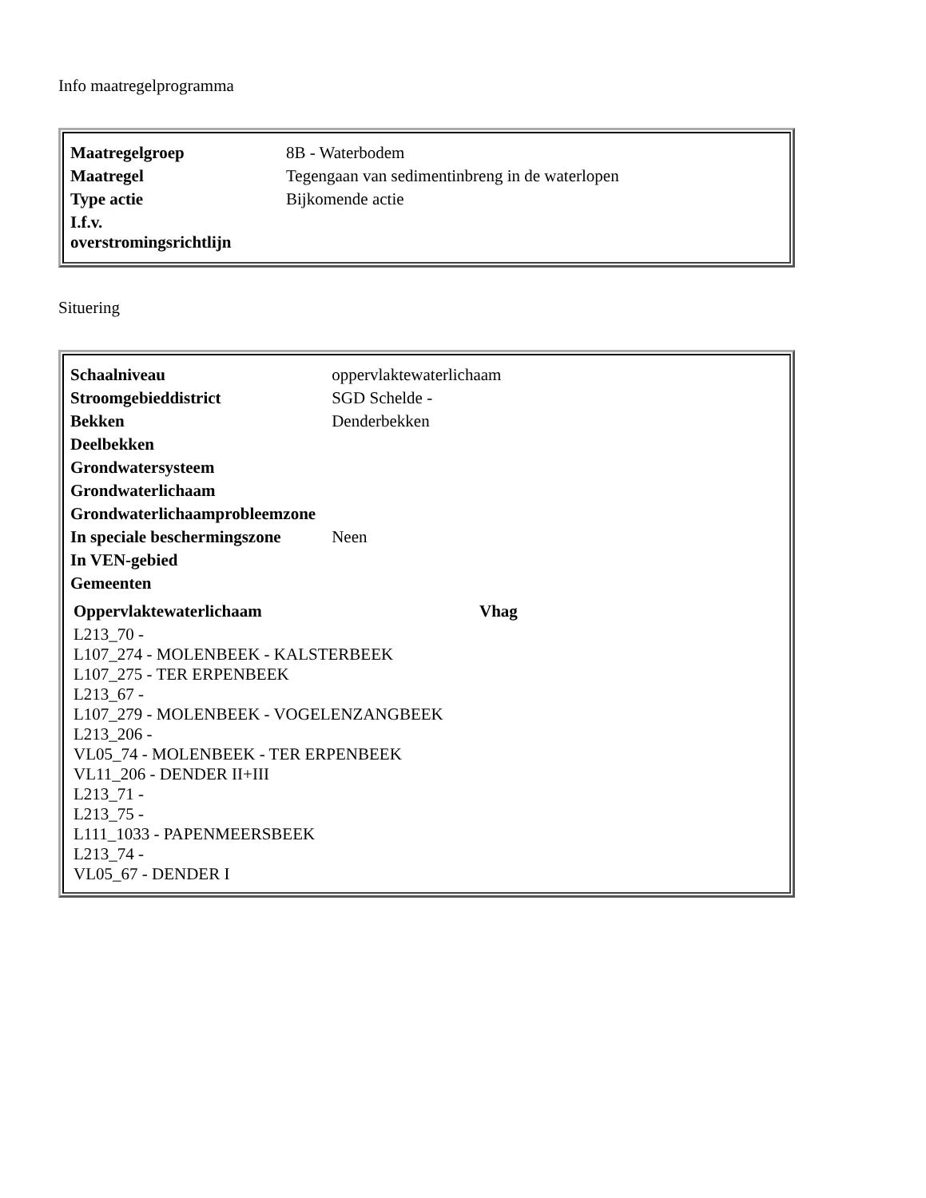Info maatregelprogramma
| Maatregelgroep | 8B - Waterbodem |
| Maatregel | Tegengaan van sedimentinbreng in de waterlopen |
| Type actie | Bijkomende actie |
| I.f.v. overstromingsrichtlijn | |
Situering
| Schaalniveau | oppervlaktewaterlichaam |
| Stroomgebieddistrict | SGD Schelde - |
| Bekken | Denderbekken |
| Deelbekken | |
| Grondwatersysteem | |
| Grondwaterlichaam | |
| Grondwaterlichaamprobleemzone | |
| In speciale beschermingszone | Neen |
| In VEN-gebied | |
| Gemeenten | |
| Oppervlaktewaterlichaam | Vhag |
| --- | --- |
| L213_70 - | |
| L107_274 - MOLENBEEK - KALSTERBEEK | |
| L107_275 - TER ERPENBEEK | |
| L213_67 - | |
| L107_279 - MOLENBEEK - VOGELENZANGBEEK | |
| L213_206 - | |
| VL05_74 - MOLENBEEK - TER ERPENBEEK | |
| VL11_206 - DENDER II+III | |
| L213_71 - | |
| L213_75 - | |
| L111_1033 - PAPENMEERSBEEK | |
| L213_74 - | |
| VL05_67 - DENDER I | |